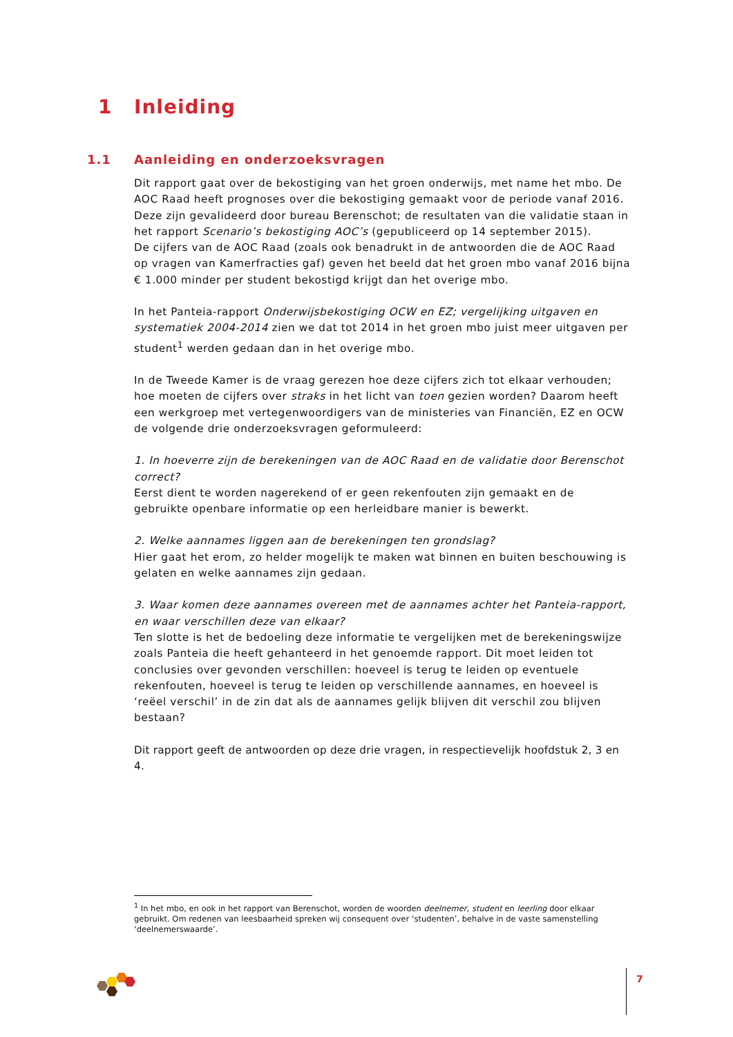1 Inleiding
1.1 Aanleiding en onderzoeksvragen
Dit rapport gaat over de bekostiging van het groen onderwijs, met name het mbo. De AOC Raad heeft prognoses over die bekostiging gemaakt voor de periode vanaf 2016. Deze zijn gevalideerd door bureau Berenschot; de resultaten van die validatie staan in het rapport Scenario’s bekostiging AOC’s (gepubliceerd op 14 september 2015).
De cijfers van de AOC Raad (zoals ook benadrukt in de antwoorden die de AOC Raad op vragen van Kamerfracties gaf) geven het beeld dat het groen mbo vanaf 2016 bijna € 1.000 minder per student bekostigd krijgt dan het overige mbo.
In het Panteia-rapport Onderwijsbekostiging OCW en EZ; vergelijking uitgaven en systematiek 2004-2014 zien we dat tot 2014 in het groen mbo juist meer uitgaven per student<sup>1</sup> werden gedaan dan in het overige mbo.
In de Tweede Kamer is de vraag gerezen hoe deze cijfers zich tot elkaar verhouden; hoe moeten de cijfers over straks in het licht van toen gezien worden? Daarom heeft een werkgroep met vertegenwoordigers van de ministeries van Financiën, EZ en OCW de volgende drie onderzoeksvragen geformuleerd:
1. In hoeverre zijn de berekeningen van de AOC Raad en de validatie door Berenschot correct?
Eerst dient te worden nagerekend of er geen rekenfouten zijn gemaakt en de gebruikte openbare informatie op een herleidbare manier is bewerkt.
2. Welke aannames liggen aan de berekeningen ten grondslag?
Hier gaat het erom, zo helder mogelijk te maken wat binnen en buiten beschouwing is gelaten en welke aannames zijn gedaan.
3. Waar komen deze aannames overeen met de aannames achter het Panteia-rapport, en waar verschillen deze van elkaar?
Ten slotte is het de bedoeling deze informatie te vergelijken met de berekeningswijze zoals Panteia die heeft gehanteerd in het genoemde rapport. Dit moet leiden tot conclusies over gevonden verschillen: hoeveel is terug te leiden op eventuele rekenfouten, hoeveel is terug te leiden op verschillende aannames, en hoeveel is ‘reëel verschil’ in de zin dat als de aannames gelijk blijven dit verschil zou blijven bestaan?
Dit rapport geeft de antwoorden op deze drie vragen, in respectievelijk hoofdstuk 2, 3 en 4.
<sup>1</sup> In het mbo, en ook in het rapport van Berenschot, worden de woorden deelnemer, student en leerling door elkaar gebruikt. Om redenen van leesbaarheid spreken wij consequent over ‘studenten’, behalve in de vaste samenstelling ‘deelnemerswaarde’.
7